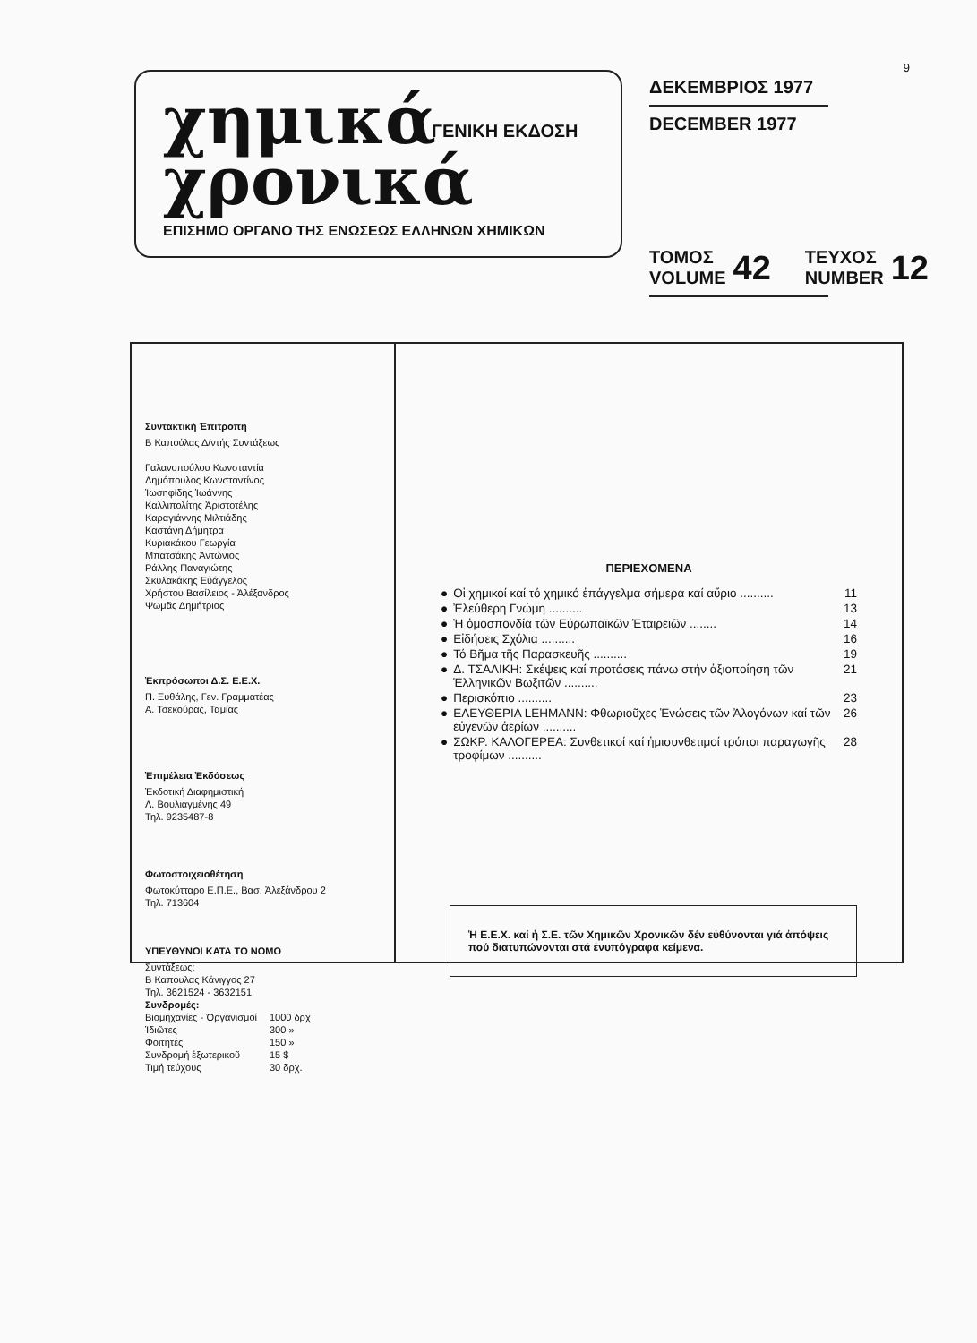9
χημικά χρονικά
ΓΕΝΙΚΗ ΕΚΔΟΣΗ
ΕΠΙΣΗΜΟ ΟΡΓΑΝΟ ΤΗΣ ΕΝΩΣΕΩΣ ΕΛΛΗΝΩΝ ΧΗΜΙΚΩΝ
ΔΕΚΕΜΒΡΙΟΣ 1977
DECEMBER 1977
ΤΟΜΟΣ
VOLUME 42 ΤΕΥΧΟΣ
NUMBER 12
Συντακτική Ἐπιτροπή
Β Καπούλας Δ/ντής Συντάξεως
Γαλανοπούλου Κωνσταντία
Δημόπουλος Κωνσταντίνος
Ἰωσηφίδης Ἰωάννης
Καλλιπολίτης Ἀριστοτέλης
Καραγιάννης Μιλτιάδης
Καστάνη Δήμητρα
Κυριακάκου Γεωργία
Μπατσάκης Ἀντώνιος
Ράλλης Παναγιώτης
Σκυλακάκης Εὐάγγελος
Χρήστου Βασίλειος - Ἀλέξανδρος
Ψωμᾶς Δημήτριος
Ἐκπρόσωποι Δ.Σ. Ε.Ε.Χ.
Π. Ξυθάλης, Γεν. Γραμματέας
Α. Τσεκούρας, Ταμίας
Ἐπιμέλεια Ἐκδόσεως
Ἐκδοτική Διαφημιστική
Λ. Βουλιαγμένης 49
Τηλ. 9235487-8
Φωτοστοιχειοθέτηση
Φωτοκύτταρο Ε.Π.Ε., Βασ. Ἀλεξάνδρου 2
Τηλ. 713604
ΥΠΕΥΘΥΝΟΙ ΚΑΤΑ ΤΟ ΝΟΜΟ
Συντάξεως:
Β Καπουλας Κάνιγγος 27
Τηλ. 3621524 - 3632151
Συνδρομές:
| Βιομηχανίες - Ὀργανισμοί | 1000 δρχ |
| Ἰδιῶτες | 300 » |
| Φοιτητές | 150 » |
| Συνδρομή ἐξωτερικοῦ | 15 $ |
| Τιμή τεύχους | 30 δρχ. |
ΠΕΡΙΕΧΟΜΕΝΑ
● Οἱ χημικοί καί τό χημικό ἐπάγγελμα σήμερα καί αὔριο .......... 11
● Ἐλεύθερη Γνώμη .......... 13
● Ἡ ὁμοσπονδία τῶν Εὐρωπαϊκῶν Ἑταιρειῶν ........ 14
● Εἰδήσεις Σχόλια .......... 16
● Τό Βῆμα τῆς Παρασκευῆς .......... 19
● Δ. ΤΣΑΛΙΚΗ: Σκέψεις καί προτάσεις πάνω στήν ἀξιοποίηση τῶν Ἑλληνικῶν Βωξιτῶν .......... 21
● Περισκόπιο .......... 23
● ΕΛΕΥΘΕΡΙΑ LEHMANN: Φθωριοῦχες Ἑνώσεις τῶν Ἀλογόνων καί τῶν εὐγενῶν ἀερίων .......... 26
● ΣΩΚΡ. ΚΑΛΟΓΕΡΕΑ: Συνθετικοί καί ἡμισυνθετιμοί τρόποι παραγωγῆς τροφίμων .......... 28
Ἡ Ε.Ε.Χ. καί ἡ Σ.Ε. τῶν Χημικῶν Χρονικῶν δέν εὐθύνονται γιά ἀπόψεις πού διατυπώνονται στά ἐνυπόγραφα κείμενα.